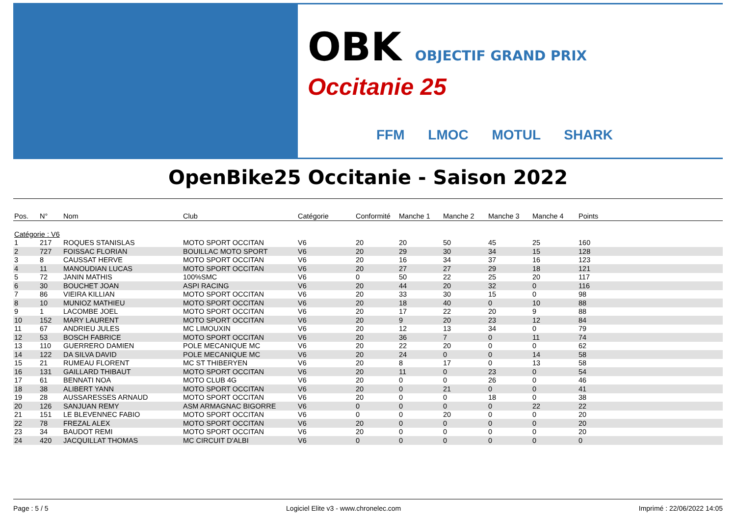OBK OBJECTIF GRAND PRIX
Occitanie 25
FFM LMOC MOTUL SHARK
OpenBike25 Occitanie - Saison 2022
| Pos. | N° | Nom | Club | Catégorie | Conformité | Manche 1 | Manche 2 | Manche 3 | Manche 4 | Points |
| --- | --- | --- | --- | --- | --- | --- | --- | --- | --- | --- |
| Catégorie : V6 | | | | | | | | | | |
| 1 | 217 | ROQUES STANISLAS | MOTO SPORT OCCITAN | V6 | 20 | 20 | 50 | 45 | 25 | 160 |
| 2 | 727 | FOISSAC FLORIAN | BOUILLAC MOTO SPORT | V6 | 20 | 29 | 30 | 34 | 15 | 128 |
| 3 | 8 | CAUSSAT HERVE | MOTO SPORT OCCITAN | V6 | 20 | 16 | 34 | 37 | 16 | 123 |
| 4 | 11 | MANOUDIAN LUCAS | MOTO SPORT OCCITAN | V6 | 20 | 27 | 27 | 29 | 18 | 121 |
| 5 | 72 | JANIN MATHIS | 100%SMC | V6 | 0 | 50 | 22 | 25 | 20 | 117 |
| 6 | 30 | BOUCHET JOAN | ASPI RACING | V6 | 20 | 44 | 20 | 32 | 0 | 116 |
| 7 | 86 | VIEIRA KILLIAN | MOTO SPORT OCCITAN | V6 | 20 | 33 | 30 | 15 | 0 | 98 |
| 8 | 10 | MUNIOZ MATHIEU | MOTO SPORT OCCITAN | V6 | 20 | 18 | 40 | 0 | 10 | 88 |
| 9 | 1 | LACOMBE JOEL | MOTO SPORT OCCITAN | V6 | 20 | 17 | 22 | 20 | 9 | 88 |
| 10 | 152 | MARY LAURENT | MOTO SPORT OCCITAN | V6 | 20 | 9 | 20 | 23 | 12 | 84 |
| 11 | 67 | ANDRIEU JULES | MC LIMOUXIN | V6 | 20 | 12 | 13 | 34 | 0 | 79 |
| 12 | 53 | BOSCH FABRICE | MOTO SPORT OCCITAN | V6 | 20 | 36 | 7 | 0 | 11 | 74 |
| 13 | 110 | GUERRERO DAMIEN | POLE MECANIQUE MC | V6 | 20 | 22 | 20 | 0 | 0 | 62 |
| 14 | 122 | DA SILVA DAVID | POLE MECANIQUE MC | V6 | 20 | 24 | 0 | 0 | 14 | 58 |
| 15 | 21 | RUMEAU FLORENT | MC ST THIBERYEN | V6 | 20 | 8 | 17 | 0 | 13 | 58 |
| 16 | 131 | GAILLARD THIBAUT | MOTO SPORT OCCITAN | V6 | 20 | 11 | 0 | 23 | 0 | 54 |
| 17 | 61 | BENNATI NOA | MOTO CLUB 4G | V6 | 20 | 0 | 0 | 26 | 0 | 46 |
| 18 | 38 | ALIBERT YANN | MOTO SPORT OCCITAN | V6 | 20 | 0 | 21 | 0 | 0 | 41 |
| 19 | 28 | AUSSARESSES ARNAUD | MOTO SPORT OCCITAN | V6 | 20 | 0 | 0 | 18 | 0 | 38 |
| 20 | 126 | SANJUAN REMY | ASM ARMAGNAC BIGORRE | V6 | 0 | 0 | 0 | 0 | 22 | 22 |
| 21 | 151 | LE BLEVENNEC FABIO | MOTO SPORT OCCITAN | V6 | 0 | 0 | 20 | 0 | 0 | 20 |
| 22 | 78 | FREZAL ALEX | MOTO SPORT OCCITAN | V6 | 20 | 0 | 0 | 0 | 0 | 20 |
| 23 | 34 | BAUDOT REMI | MOTO SPORT OCCITAN | V6 | 20 | 0 | 0 | 0 | 0 | 20 |
| 24 | 420 | JACQUILLAT THOMAS | MC CIRCUIT D'ALBI | V6 | 0 | 0 | 0 | 0 | 0 | 0 |
Page : 5 / 5 Logiciel Elite v3 - www.chronelec.com Imprimé : 22/06/2022 14:05